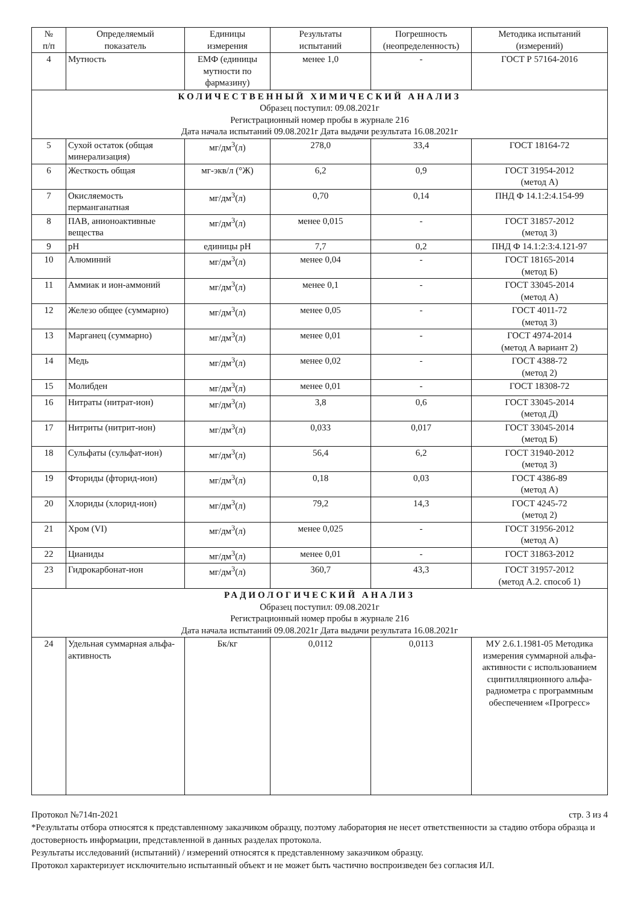| № п/п | Определяемый показатель | Единицы измерения | Результаты испытаний | Погрешность (неопределенность) | Методика испытаний (измерений) |
| --- | --- | --- | --- | --- | --- |
| 4 | Мутность | ЕМФ (единицы мутности по фармазину) | менее 1,0 | - | ГОСТ Р 57164-2016 |
| КОЛИЧЕСТВЕННЫЙ ХИМИЧЕСКИЙ АНАЛИЗ Образец поступил: 09.08.2021г Регистрационный номер пробы в журнале 216 Дата начала испытаний 09.08.2021г Дата выдачи результата 16.08.2021г | | | | | |
| 5 | Сухой остаток (общая минерализация) | мг/дм<sup>3</sup>(л) | 278,0 | 33,4 | ГОСТ 18164-72 |
| 6 | Жесткость общая | мг-экв/л (°Ж) | 6,2 | 0,9 | ГОСТ 31954-2012 (метод А) |
| 7 | Окисляемость перманганатная | мг/дм<sup>3</sup>(л) | 0,70 | 0,14 | ПНД Ф 14.1:2:4.154-99 |
| 8 | ПАВ, анионоактивные вещества | мг/дм<sup>3</sup>(л) | менее 0,015 | - | ГОСТ 31857-2012 (метод 3) |
| 9 | pH | единицы pH | 7,7 | 0,2 | ПНД Ф 14.1:2:3:4.121-97 |
| 10 | Алюминий | мг/дм<sup>3</sup>(л) | менее 0,04 | - | ГОСТ 18165-2014 (метод Б) |
| 11 | Аммиак и ион-аммоний | мг/дм<sup>3</sup>(л) | менее 0,1 | - | ГОСТ 33045-2014 (метод А) |
| 12 | Железо общее (суммарно) | мг/дм<sup>3</sup>(л) | менее 0,05 | - | ГОСТ 4011-72 (метод 3) |
| 13 | Марганец (суммарно) | мг/дм<sup>3</sup>(л) | менее 0,01 | - | ГОСТ 4974-2014 (метод А вариант 2) |
| 14 | Медь | мг/дм<sup>3</sup>(л) | менее 0,02 | - | ГОСТ 4388-72 (метод 2) |
| 15 | Молибден | мг/дм<sup>3</sup>(л) | менее 0,01 | - | ГОСТ 18308-72 |
| 16 | Нитраты (нитрат-ион) | мг/дм<sup>3</sup>(л) | 3,8 | 0,6 | ГОСТ 33045-2014 (метод Д) |
| 17 | Нитриты (нитрит-ион) | мг/дм<sup>3</sup>(л) | 0,033 | 0,017 | ГОСТ 33045-2014 (метод Б) |
| 18 | Сульфаты (сульфат-ион) | мг/дм<sup>3</sup>(л) | 56,4 | 6,2 | ГОСТ 31940-2012 (метод 3) |
| 19 | Фториды (фторид-ион) | мг/дм<sup>3</sup>(л) | 0,18 | 0,03 | ГОСТ 4386-89 (метод А) |
| 20 | Хлориды (хлорид-ион) | мг/дм<sup>3</sup>(л) | 79,2 | 14,3 | ГОСТ 4245-72 (метод 2) |
| 21 | Хром (VI) | мг/дм<sup>3</sup>(л) | менее 0,025 | - | ГОСТ 31956-2012 (метод А) |
| 22 | Цианиды | мг/дм<sup>3</sup>(л) | менее 0,01 | - | ГОСТ 31863-2012 |
| 23 | Гидрокарбонат-ион | мг/дм<sup>3</sup>(л) | 360,7 | 43,3 | ГОСТ 31957-2012 (метод А.2. способ 1) |
| РАДИОЛОГИЧЕСКИЙ АНАЛИЗ Образец поступил: 09.08.2021г Регистрационный номер пробы в журнале 216 Дата начала испытаний 09.08.2021г Дата выдачи результата 16.08.2021г | | | | | |
| 24 | Удельная суммарная альфа-активность | Бк/кг | 0,0112 | 0,0113 | МУ 2.6.1.1981-05 Методика измерения суммарной альфа-активности с использованием сцинтилляционного альфа-радиометра с программным обеспечением «Прогресс» |
Протокол №714п-2021 стр. 3 из 4
*Результаты отбора относятся к представленному заказчиком образцу, поэтому лаборатория не несет ответственности за стадию отбора образца и достоверность информации, представленной в данных разделах протокола.
Результаты исследований (испытаний) / измерений относятся к представленному заказчиком образцу.
Протокол характеризует исключительно испытанный объект и не может быть частично воспроизведен без согласия ИЛ.